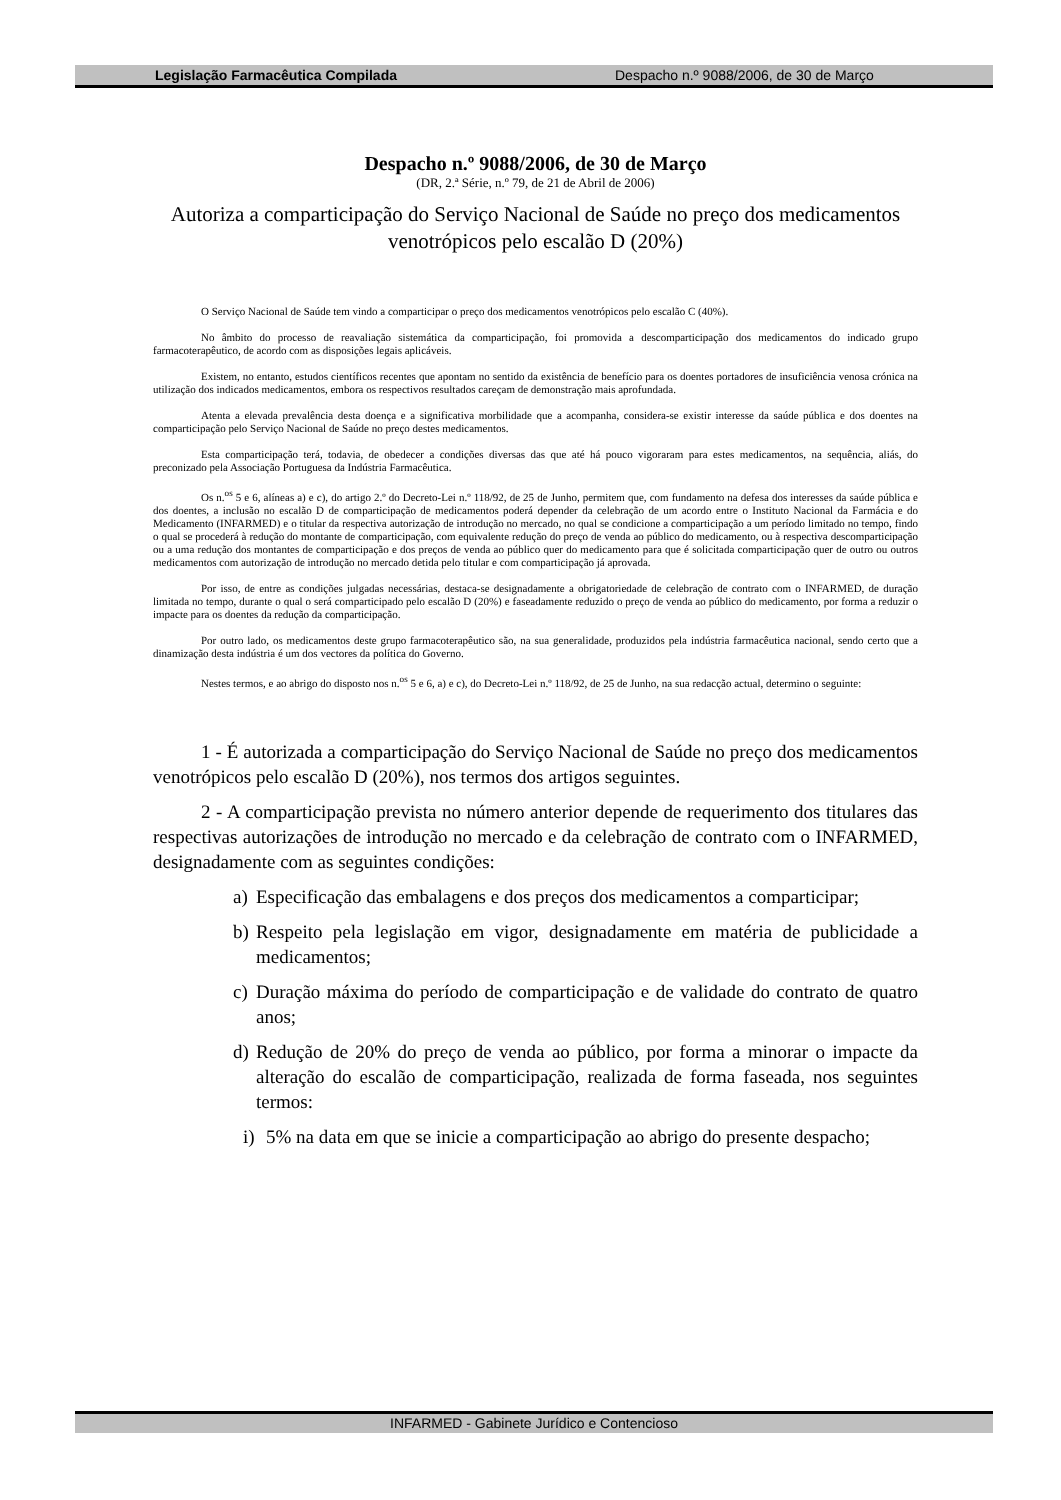Legislação Farmacêutica Compilada Despacho n.º 9088/2006, de 30 de Março
Despacho n.º 9088/2006, de 30 de Março
(DR, 2.ª Série, n.º 79, de 21 de Abril de 2006)
Autoriza a comparticipação do Serviço Nacional de Saúde no preço dos medicamentos venotrópicos pelo escalão D (20%)
O Serviço Nacional de Saúde tem vindo a comparticipar o preço dos medicamentos venotrópicos pelo escalão C (40%).
No âmbito do processo de reavaliação sistemática da comparticipação, foi promovida a descomparticipação dos medicamentos do indicado grupo farmacoterapêutico, de acordo com as disposições legais aplicáveis.
Existem, no entanto, estudos científicos recentes que apontam no sentido da existência de benefício para os doentes portadores de insuficiência venosa crónica na utilização dos indicados medicamentos, embora os respectivos resultados careçam de demonstração mais aprofundada.
Atenta a elevada prevalência desta doença e a significativa morbilidade que a acompanha, considera-se existir interesse da saúde pública e dos doentes na comparticipação pelo Serviço Nacional de Saúde no preço destes medicamentos.
Esta comparticipação terá, todavia, de obedecer a condições diversas das que até há pouco vigoraram para estes medicamentos, na sequência, aliás, do preconizado pela Associação Portuguesa da Indústria Farmacêutica.
Os n.<sup>os</sup> 5 e 6, alíneas a) e c), do artigo 2.º do Decreto-Lei n.º 118/92, de 25 de Junho, permitem que, com fundamento na defesa dos interesses da saúde pública e dos doentes, a inclusão no escalão D de comparticipação de medicamentos poderá depender da celebração de um acordo entre o Instituto Nacional da Farmácia e do Medicamento (INFARMED) e o titular da respectiva autorização de introdução no mercado, no qual se condicione a comparticipação a um período limitado no tempo, findo o qual se procederá à redução do montante de comparticipação, com equivalente redução do preço de venda ao público do medicamento, ou à respectiva descomparticipação ou a uma redução dos montantes de comparticipação e dos preços de venda ao público quer do medicamento para que é solicitada comparticipação quer de outro ou outros medicamentos com autorização de introdução no mercado detida pelo titular e com comparticipação já aprovada.
Por isso, de entre as condições julgadas necessárias, destaca-se designadamente a obrigatoriedade de celebração de contrato com o INFARMED, de duração limitada no tempo, durante o qual o será comparticipado pelo escalão D (20%) e faseadamente reduzido o preço de venda ao público do medicamento, por forma a reduzir o impacte para os doentes da redução da comparticipação.
Por outro lado, os medicamentos deste grupo farmacoterapêutico são, na sua generalidade, produzidos pela indústria farmacêutica nacional, sendo certo que a dinamização desta indústria é um dos vectores da política do Governo.
Nestes termos, e ao abrigo do disposto nos n.<sup>os</sup> 5 e 6, a) e c), do Decreto-Lei n.º 118/92, de 25 de Junho, na sua redacção actual, determino o seguinte:
1 - É autorizada a comparticipação do Serviço Nacional de Saúde no preço dos medicamentos venotrópicos pelo escalão D (20%), nos termos dos artigos seguintes.
2 - A comparticipação prevista no número anterior depende de requerimento dos titulares das respectivas autorizações de introdução no mercado e da celebração de contrato com o INFARMED, designadamente com as seguintes condições:
a) Especificação das embalagens e dos preços dos medicamentos a comparticipar;
b) Respeito pela legislação em vigor, designadamente em matéria de publicidade a medicamentos;
c) Duração máxima do período de comparticipação e de validade do contrato de quatro anos;
d) Redução de 20% do preço de venda ao público, por forma a minorar o impacte da alteração do escalão de comparticipação, realizada de forma faseada, nos seguintes termos:
i) 5% na data em que se inicie a comparticipação ao abrigo do presente despacho;
INFARMED - Gabinete Jurídico e Contencioso